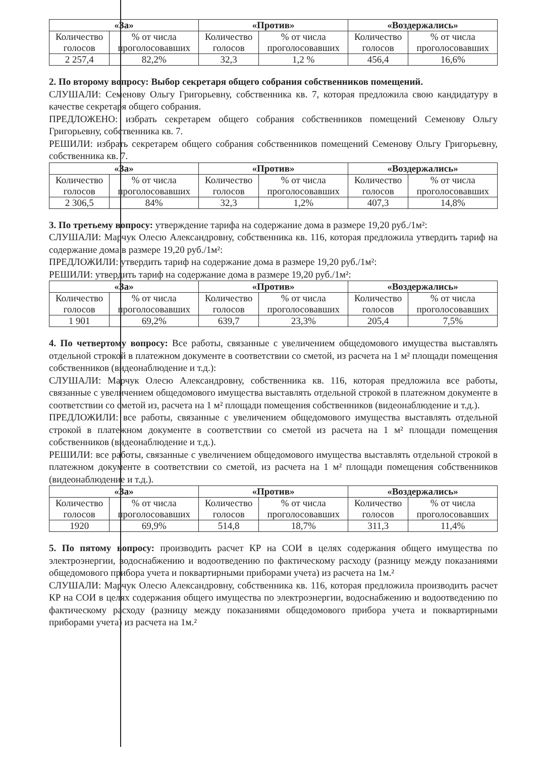| «За» | | «Против» | | «Воздержались» | |
| --- | --- | --- | --- | --- | --- |
| Количество голосов | % от числа проголосовавших | Количество голосов | % от числа проголосовавших | Количество голосов | % от числа проголосовавших |
| 2 257,4 | 82,2% | 32,3 | 1,2 % | 456,4 | 16,6% |
2. По второму вопросу: Выбор секретаря общего собрания собственников помещений.
СЛУШАЛИ: Семенову Ольгу Григорьевну, собственника кв. 7, которая предложила свою кандидатуру в качестве секретаря общего собрания.
ПРЕДЛОЖЕНО: избрать секретарем общего собрания собственников помещений Семенову Ольгу Григорьевну, собственника кв. 7.
РЕШИЛИ: избрать секретарем общего собрания собственников помещений Семенову Ольгу Григорьевну, собственника кв. 7.
| «За» | | «Против» | | «Воздержались» | |
| --- | --- | --- | --- | --- | --- |
| Количество голосов | % от числа проголосовавших | Количество голосов | % от числа проголосовавших | Количество голосов | % от числа проголосовавших |
| 2 306,5 | 84% | 32,3 | 1,2% | 407,3 | 14,8% |
3. По третьему вопросу: утверждение тарифа на содержание дома в размере 19,20 руб./1м²:
СЛУШАЛИ: Марчук Олесю Александровну, собственника кв. 116, которая предложила утвердить тариф на содержание дома в размере 19,20 руб./1м²:
ПРЕДЛОЖИЛИ: утвердить тариф на содержание дома в размере 19,20 руб./1м²:
РЕШИЛИ: утвердить тариф на содержание дома в размере 19,20 руб./1м²:
| «За» | | «Против» | | «Воздержались» | |
| --- | --- | --- | --- | --- | --- |
| Количество голосов | % от числа проголосовавших | Количество голосов | % от числа проголосовавших | Количество голосов | % от числа проголосовавших |
| 1 901 | 69,2% | 639,7 | 23,3% | 205,4 | 7,5% |
4. По четвертому вопросу: Все работы, связанные с увеличением общедомового имущества выставлять отдельной строкой в платежном документе в соответствии со сметой, из расчета на 1 м² площади помещения собственников (видеонаблюдение и т.д.):
СЛУШАЛИ: Марчук Олесю Александровну, собственника кв. 116, которая предложила все работы, связанные с увеличением общедомового имущества выставлять отдельной строкой в платежном документе в соответствии со сметой из, расчета на 1 м² площади помещения собственников (видеонаблюдение и т.д.).
ПРЕДЛОЖИЛИ: все работы, связанные с увеличением общедомового имущества выставлять отдельной строкой в платежном документе в соответствии со сметой из расчета на 1 м² площади помещения собственников (видеонаблюдение и т.д.).
РЕШИЛИ: все работы, связанные с увеличением общедомового имущества выставлять отдельной строкой в платежном документе в соответствии со сметой, из расчета на 1 м² площади помещения собственников (видеонаблюдение и т.д.).
| «За» | | «Против» | | «Воздержались» | |
| --- | --- | --- | --- | --- | --- |
| Количество голосов | % от числа проголосовавших | Количество голосов | % от числа проголосовавших | Количество голосов | % от числа проголосовавших |
| 1920 | 69,9% | 514,8 | 18,7% | 311,3 | 11,4% |
5. По пятому вопросу: производить расчет КР на СОИ в целях содержания общего имущества по электроэнергии, водоснабжению и водоотведению по фактическому расходу (разницу между показаниями общедомового прибора учета и поквартирными приборами учета) из расчета на 1м.²
СЛУШАЛИ: Марчук Олесю Александровну, собственника кв. 116, которая предложила производить расчет КР на СОИ в целях содержания общего имущества по электроэнергии, водоснабжению и водоотведению по фактическому расходу (разницу между показаниями общедомового прибора учета и поквартирными приборами учета) из расчета на 1м.²